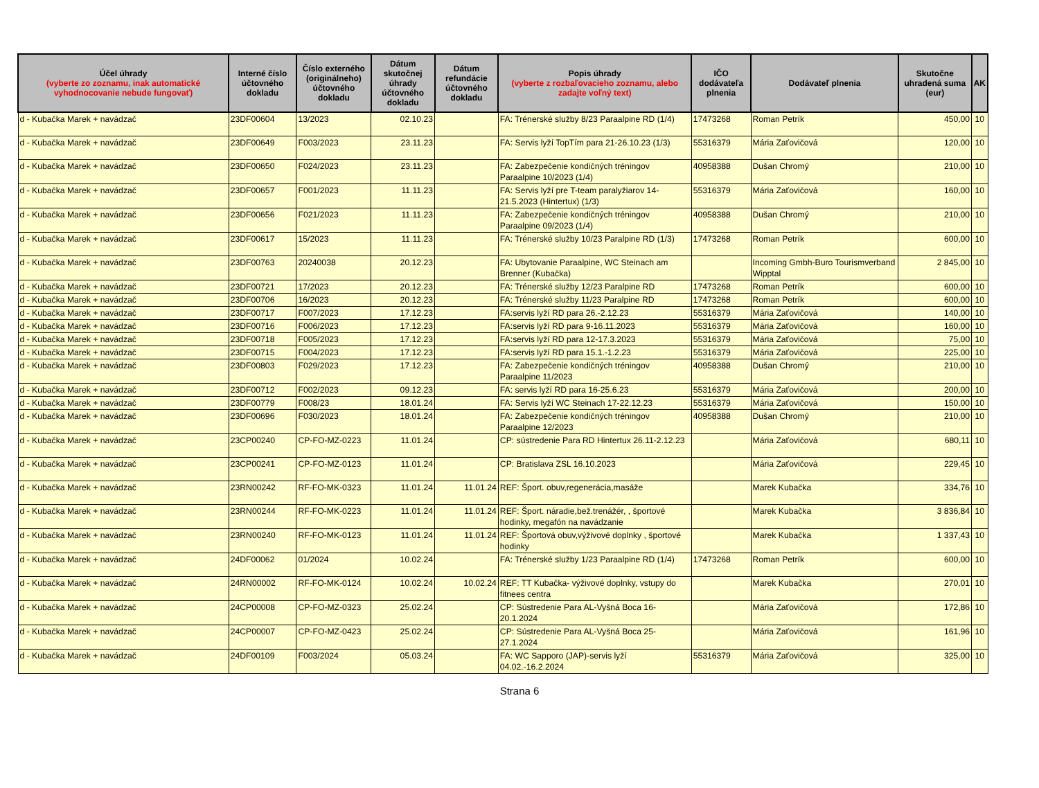| Účel úhrady (vyberte zo zoznamu, inak automatické vyhodnocovanie nebude fungovať) | Interné číslo účtovného dokladu | Číslo externého (originálneho) účtovného dokladu | Dátum skutočnej úhrady účtovného dokladu | Dátum refundácie účtovného dokladu | Popis úhrady (vyberte z rozbaľovacieho zoznamu, alebo zadajte voľný text) | IČO dodávateľa plnenia | Dodávateľ plnenia | Skutočne uhradená suma (eur) | AK |
| --- | --- | --- | --- | --- | --- | --- | --- | --- | --- |
| d - Kubačka Marek + navádzač | 23DF00604 | 13/2023 | 02.10.23 | | FA: Trénerské služby 8/23 Paraalpine RD (1/4) | 17473268 | Roman Petrík | 450,00 | 10 |
| d - Kubačka Marek + navádzač | 23DF00649 | F003/2023 | 23.11.23 | | FA: Servis lyží TopTím para 21-26.10.23 (1/3) | 55316379 | Mária Zaťovičová | 120,00 | 10 |
| d - Kubačka Marek + navádzač | 23DF00650 | F024/2023 | 23.11.23 | | FA: Zabezpečenie kondičných tréningov Paraalpine 10/2023 (1/4) | 40958388 | Dušan Chromý | 210,00 | 10 |
| d - Kubačka Marek + navádzač | 23DF00657 | F001/2023 | 11.11.23 | | FA: Servis lyží pre T-team paralyžiarov 14-21.5.2023 (Hintertux) (1/3) | 55316379 | Mária Zaťovičová | 160,00 | 10 |
| d - Kubačka Marek + navádzač | 23DF00656 | F021/2023 | 11.11.23 | | FA: Zabezpečenie kondičných tréningov Paraalpine 09/2023 (1/4) | 40958388 | Dušan Chromý | 210,00 | 10 |
| d - Kubačka Marek + navádzač | 23DF00617 | 15/2023 | 11.11.23 | | FA: Trénerské služby 10/23 Paralpine RD (1/3) | 17473268 | Roman Petrík | 600,00 | 10 |
| d - Kubačka Marek + navádzač | 23DF00763 | 20240038 | 20.12.23 | | FA: Ubytovanie Paraalpine, WC Steinach am Brenner (Kubačka) | | Incoming Gmbh-Buro Tourismverband Wipptal | 2 845,00 | 10 |
| d - Kubačka Marek + navádzač | 23DF00721 | 17/2023 | 20.12.23 | | FA: Trénerské služby 12/23 Paralpine RD | 17473268 | Roman Petrík | 600,00 | 10 |
| d - Kubačka Marek + navádzač | 23DF00706 | 16/2023 | 20.12.23 | | FA: Trénerské služby 11/23 Paralpine RD | 17473268 | Roman Petrík | 600,00 | 10 |
| d - Kubačka Marek + navádzač | 23DF00717 | F007/2023 | 17.12.23 | | FA:servis lyží RD para 26.-2.12.23 | 55316379 | Mária Zaťovičová | 140,00 | 10 |
| d - Kubačka Marek + navádzač | 23DF00716 | F006/2023 | 17.12.23 | | FA:servis lyží RD para 9-16.11.2023 | 55316379 | Mária Zaťovičová | 160,00 | 10 |
| d - Kubačka Marek + navádzač | 23DF00718 | F005/2023 | 17.12.23 | | FA:servis lyží RD para 12-17.3.2023 | 55316379 | Mária Zaťovičová | 75,00 | 10 |
| d - Kubačka Marek + navádzač | 23DF00715 | F004/2023 | 17.12.23 | | FA:servis lyží RD para 15.1.-1.2.23 | 55316379 | Mária Zaťovičová | 225,00 | 10 |
| d - Kubačka Marek + navádzač | 23DF00803 | F029/2023 | 17.12.23 | | FA: Zabezpečenie kondičných tréningov Paraalpine 11/2023 | 40958388 | Dušan Chromý | 210,00 | 10 |
| d - Kubačka Marek + navádzač | 23DF00712 | F002/2023 | 09.12.23 | | FA: servis lyží RD para 16-25.6.23 | 55316379 | Mária Zaťovičová | 200,00 | 10 |
| d - Kubačka Marek + navádzač | 23DF00779 | F008/23 | 18.01.24 | | FA: Servis lyží WC Steinach 17-22.12.23 | 55316379 | Mária Zaťovičová | 150,00 | 10 |
| d - Kubačka Marek + navádzač | 23DF00696 | F030/2023 | 18.01.24 | | FA: Zabezpečenie kondičných tréningov Paraalpine 12/2023 | 40958388 | Dušan Chromý | 210,00 | 10 |
| d - Kubačka Marek + navádzač | 23CP00240 | CP-FO-MZ-0223 | 11.01.24 | | CP: sústredenie Para RD Hintertux 26.11-2.12.23 | | Mária Zaťovičová | 680,11 | 10 |
| d - Kubačka Marek + navádzač | 23CP00241 | CP-FO-MZ-0123 | 11.01.24 | | CP: Bratislava ZSL 16.10.2023 | | Mária Zaťovičová | 229,45 | 10 |
| d - Kubačka Marek + navádzač | 23RN00242 | RF-FO-MK-0323 | 11.01.24 | 11.01.24 | REF: Šport. obuv,regenerácia,masáže | | Marek Kubačka | 334,76 | 10 |
| d - Kubačka Marek + navádzač | 23RN00244 | RF-FO-MK-0223 | 11.01.24 | 11.01.24 | REF: Šport. náradie,bež.trenážér, , športové hodinky, megafón na navádzanie | | Marek Kubačka | 3 836,84 | 10 |
| d - Kubačka Marek + navádzač | 23RN00240 | RF-FO-MK-0123 | 11.01.24 | 11.01.24 | REF: Športová obuv,výživové doplnky , športové hodinky | | Marek Kubačka | 1 337,43 | 10 |
| d - Kubačka Marek + navádzač | 24DF00062 | 01/2024 | 10.02.24 | | FA: Trénerské služby 1/23 Paraalpine RD (1/4) | 17473268 | Roman Petrík | 600,00 | 10 |
| d - Kubačka Marek + navádzač | 24RN00002 | RF-FO-MK-0124 | 10.02.24 | 10.02.24 | REF: TT Kubačka- výživové doplnky, vstupy do fitnees centra | | Marek Kubačka | 270,01 | 10 |
| d - Kubačka Marek + navádzač | 24CP00008 | CP-FO-MZ-0323 | 25.02.24 | | CP: Sústredenie Para AL-Vyšná Boca 16-20.1.2024 | | Mária Zaťovičová | 172,86 | 10 |
| d - Kubačka Marek + navádzač | 24CP00007 | CP-FO-MZ-0423 | 25.02.24 | | CP: Sústredenie Para AL-Vyšná Boca 25-27.1.2024 | | Mária Zaťovičová | 161,96 | 10 |
| d - Kubačka Marek + navádzač | 24DF00109 | F003/2024 | 05.03.24 | | FA: WC Sapporo (JAP)-servis lyží 04.02.-16.2.2024 | 55316379 | Mária Zaťovičová | 325,00 | 10 |
Strana 6